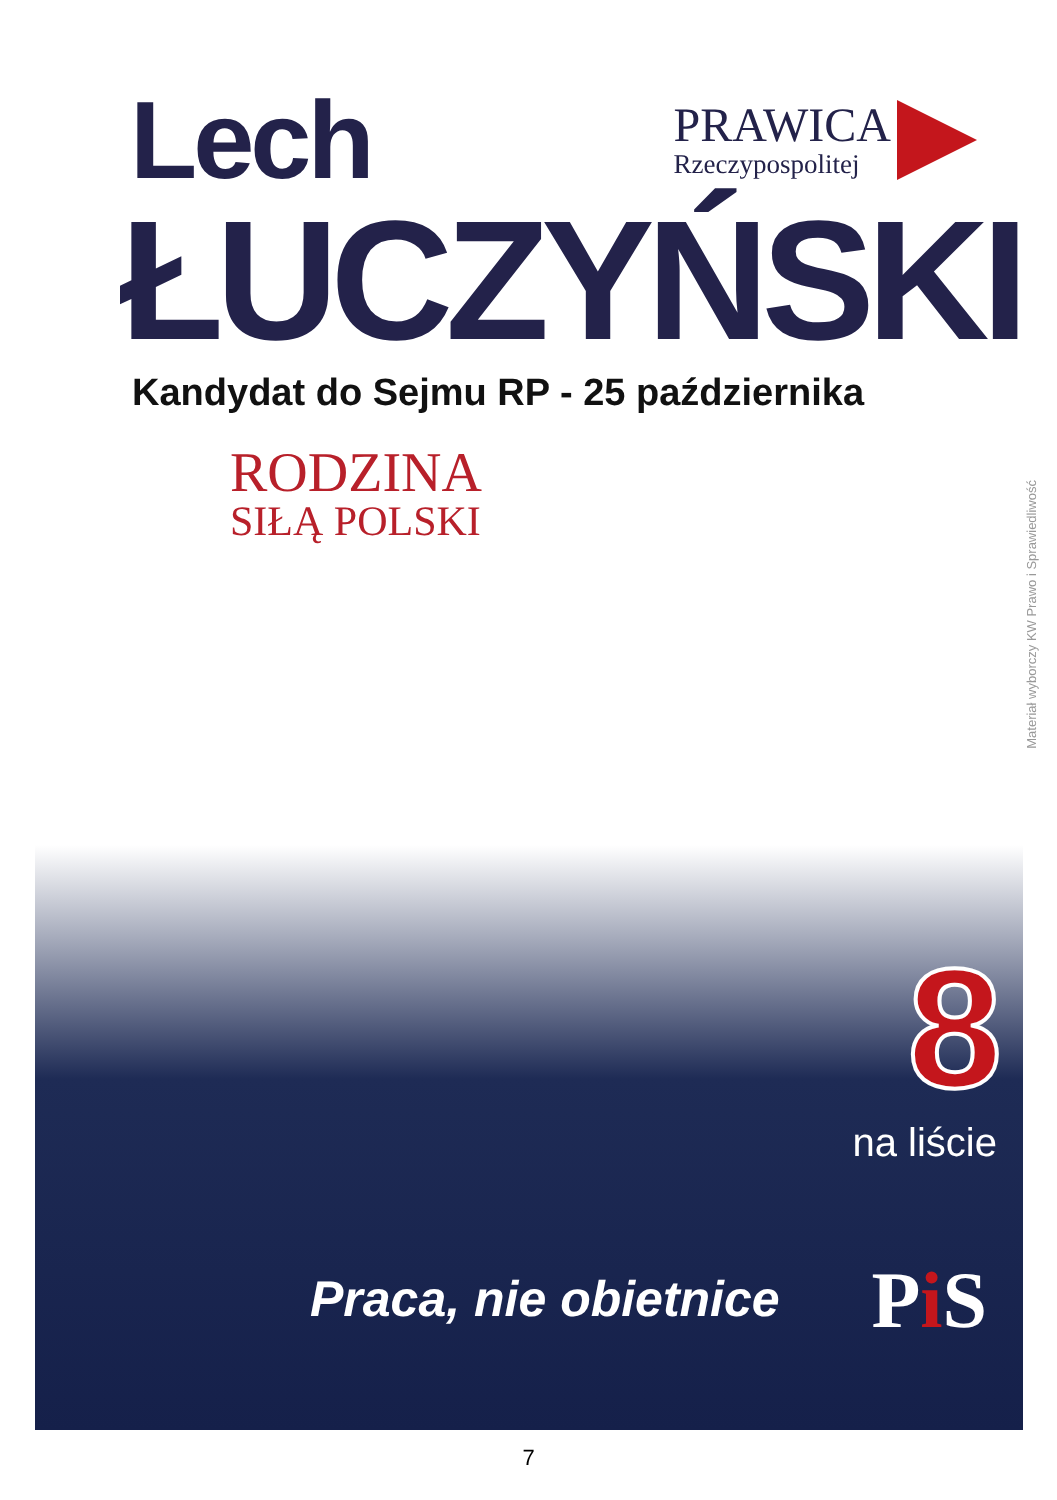Lech
PRAWICA
Rzeczypospolitej
ŁUCZYŃSKI
Kandydat do Sejmu RP - 25 października
RODZINA
SIŁĄ POLSKI
Materiał wyborczy KW Prawo i Sprawiedliwość
8
na liście
Praca, nie obietnice Pi S
7